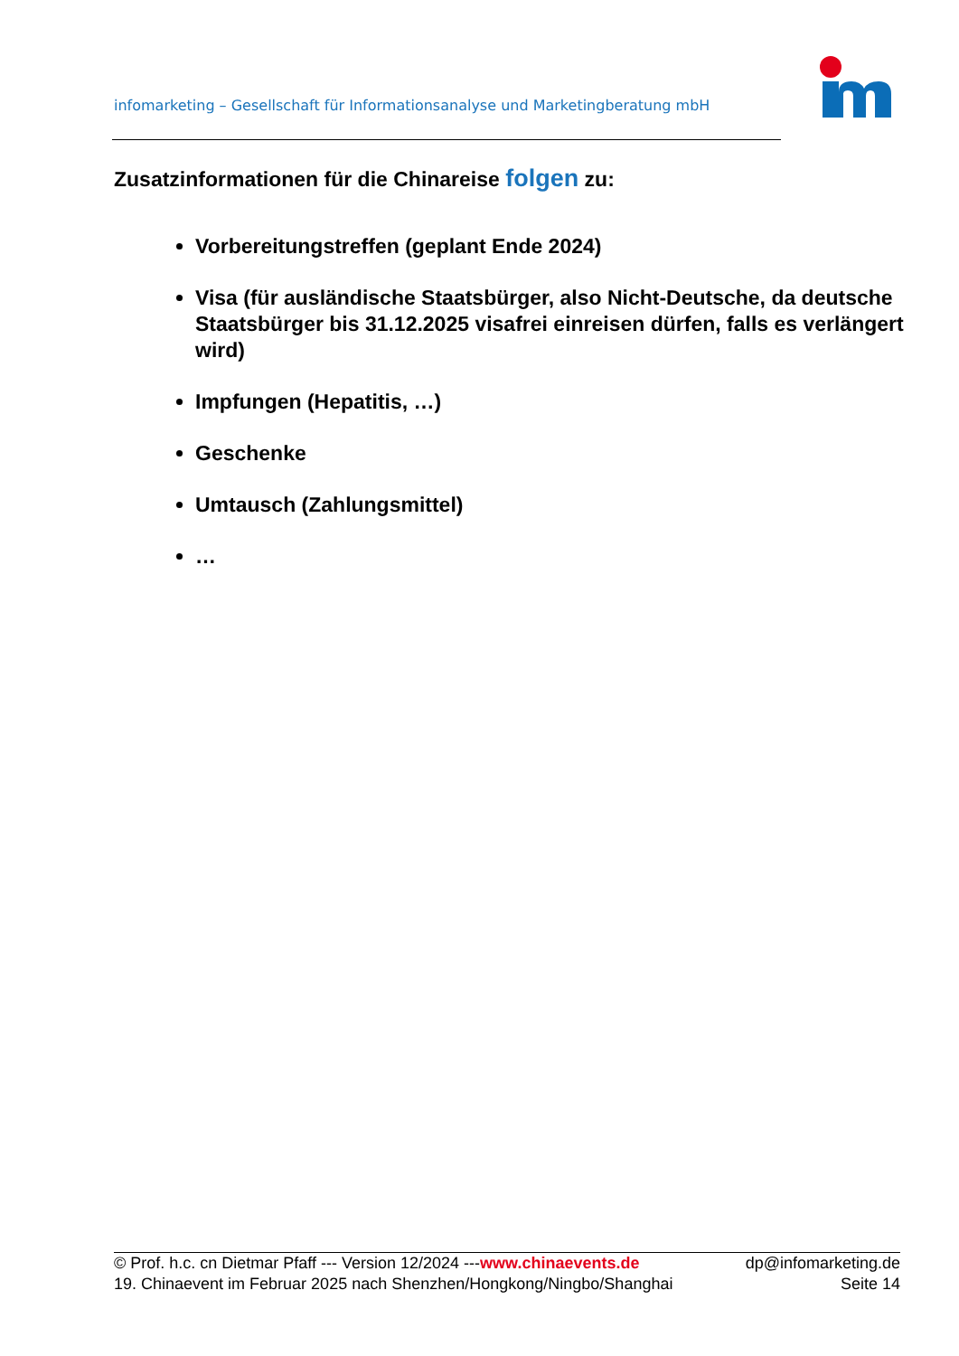infomarketing – Gesellschaft für Informationsanalyse und Marketingberatung mbH
Zusatzinformationen für die Chinareise folgen zu:
Vorbereitungstreffen (geplant Ende 2024)
Visa (für ausländische Staatsbürger, also Nicht-Deutsche, da deutsche Staatsbürger bis 31.12.2025 visafrei einreisen dürfen, falls es verlängert wird)
Impfungen (Hepatitis, …)
Geschenke
Umtausch (Zahlungsmittel)
…
© Prof. h.c. cn Dietmar Pfaff --- Version 12/2024 ---www.chinaevents.de dp@infomarketing.de
19. Chinaevent im Februar 2025 nach Shenzhen/Hongkong/Ningbo/Shanghai Seite 14